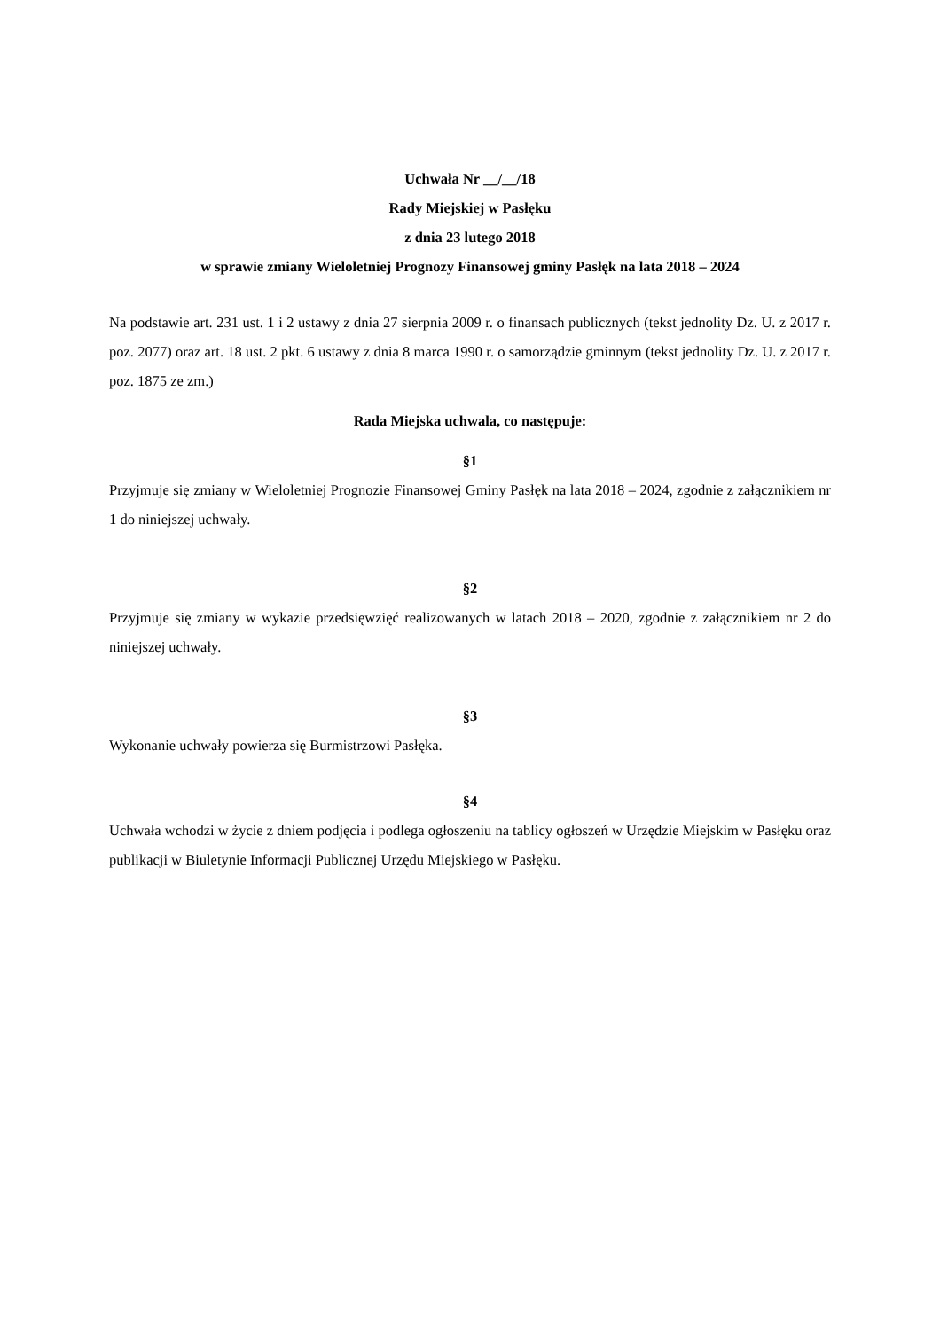Uchwała Nr __/__/18
Rady Miejskiej w Pasłęku
z dnia 23 lutego 2018
w sprawie zmiany Wieloletniej Prognozy Finansowej gminy Pasłęk na lata 2018 – 2024
Na podstawie art. 231 ust. 1 i 2 ustawy z dnia 27 sierpnia 2009 r. o finansach publicznych (tekst jednolity Dz. U. z 2017 r. poz. 2077) oraz art. 18 ust. 2 pkt. 6 ustawy z dnia 8 marca 1990 r. o samorządzie gminnym (tekst jednolity Dz. U. z 2017 r. poz. 1875 ze zm.)
Rada Miejska uchwala, co następuje:
§1
Przyjmuje się zmiany w Wieloletniej Prognozie Finansowej Gminy Pasłęk na lata 2018 – 2024, zgodnie z załącznikiem nr 1 do niniejszej uchwały.
§2
Przyjmuje się zmiany w wykazie przedsięwzięć realizowanych w latach 2018 – 2020, zgodnie z załącznikiem nr 2 do niniejszej uchwały.
§3
Wykonanie uchwały powierza się Burmistrzowi Pasłęka.
§4
Uchwała wchodzi w życie z dniem podjęcia i podlega ogłoszeniu na tablicy ogłoszeń w Urzędzie Miejskim w Pasłęku oraz publikacji w Biuletynie Informacji Publicznej Urzędu Miejskiego w Pasłęku.